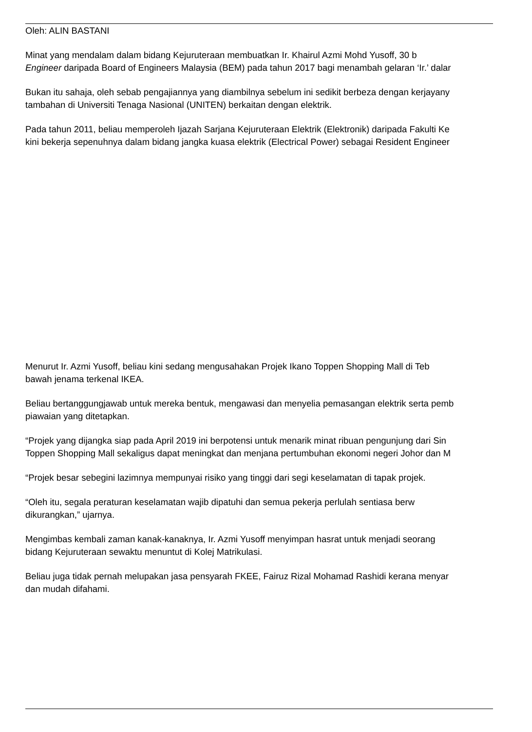Oleh: ALIN BASTANI
Minat yang mendalam dalam bidang Kejuruteraan membuatkan Ir. Khairul Azmi Mohd Yusoff, 30 b
Engineer daripada Board of Engineers Malaysia (BEM) pada tahun 2017 bagi menambah gelaran ‘Ir.’ dalar
Bukan itu sahaja, oleh sebab pengajiannya yang diambilnya sebelum ini sedikit berbeza dengan kerjayany
tambahan di Universiti Tenaga Nasional (UNITEN) berkaitan dengan elektrik.
Pada tahun 2011, beliau memperoleh Ijazah Sarjana Kejuruteraan Elektrik (Elektronik) daripada Fakulti Ke
kini bekerja sepenuhnya dalam bidang jangka kuasa elektrik (Electrical Power) sebagai Resident Engineer
Menurut Ir. Azmi Yusoff, beliau kini sedang mengusahakan Projek Ikano Toppen Shopping Mall di Teb
bawah jenama terkenal IKEA.
Beliau bertanggungjawab untuk mereka bentuk, mengawasi dan menyelia pemasangan elektrik serta pemb
piawaian yang ditetapkan.
“Projek yang dijangka siap pada April 2019 ini berpotensi untuk menarik minat ribuan pengunjung dari Sin
Toppen Shopping Mall sekaligus dapat meningkat dan menjana pertumbuhan ekonomi negeri Johor dan M
“Projek besar sebegini lazimnya mempunyai risiko yang tinggi dari segi keselamatan di tapak projek.
“Oleh itu, segala peraturan keselamatan wajib dipatuhi dan semua pekerja perlulah sentiasa berw
dikurangkan,” ujarnya.
Mengimbas kembali zaman kanak-kanaknya, Ir. Azmi Yusoff menyimpan hasrat untuk menjadi seorang
bidang Kejuruteraan sewaktu menuntut di Kolej Matrikulasi.
Beliau juga tidak pernah melupakan jasa pensyarah FKEE, Fairuz Rizal Mohamad Rashidi kerana menyar
dan mudah difahami.